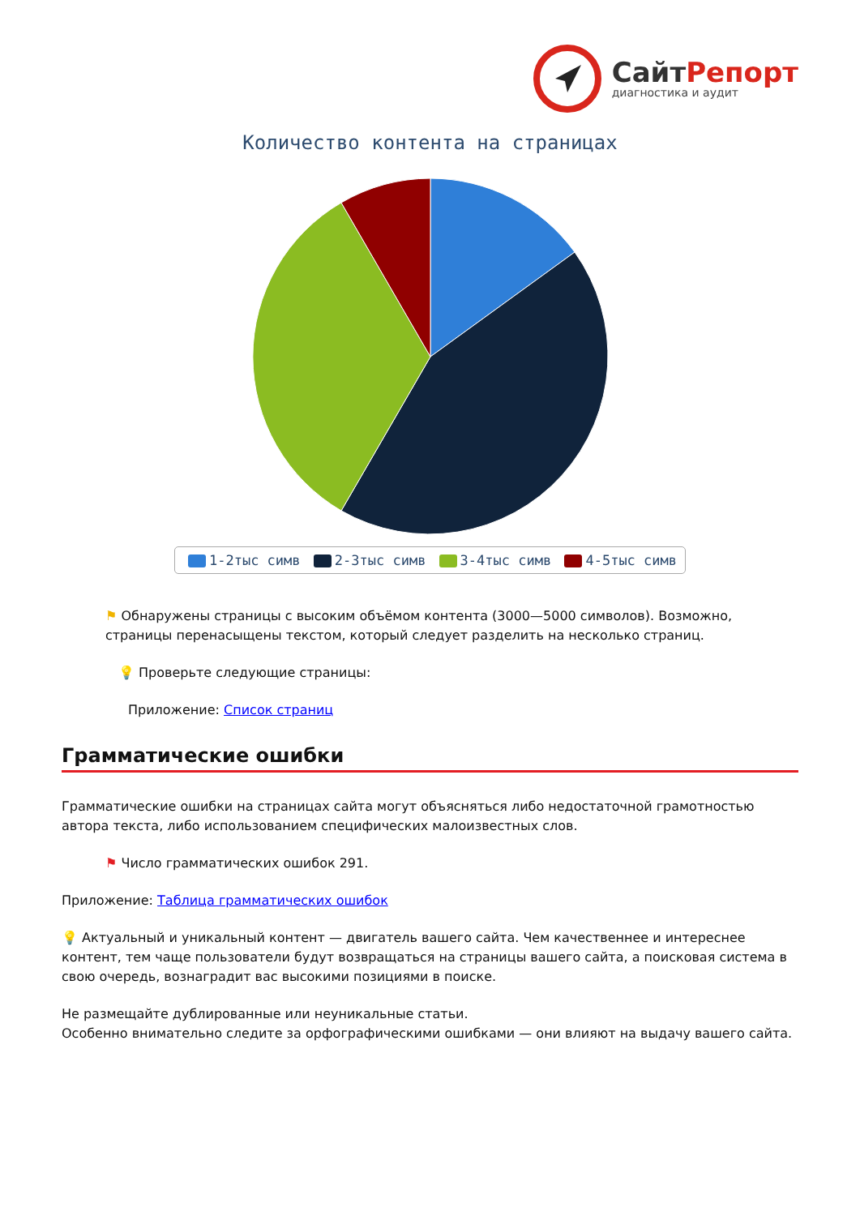СайтРепорт
диагностика и аудит
Количество контента на страницах
1-2тыс симв 2-3тыс симв 3-4тыс симв 4-5тыс симв
⚑ Обнаружены страницы с высоким объёмом контента (3000—5000 символов). Возможно, страницы перенасыщены текстом, который следует разделить на несколько страниц.
💡 Проверьте следующие страницы:
Приложение: Список страниц
Грамматические ошибки
Грамматические ошибки на страницах сайта могут объясняться либо недостаточной грамотностью автора текста, либо использованием специфических малоизвестных слов.
⚑ Число грамматических ошибок 291.
Приложение: Таблица грамматических ошибок
💡 Актуальный и уникальный контент — двигатель вашего сайта. Чем качественнее и интереснее контент, тем чаще пользователи будут возвращаться на страницы вашего сайта, а поисковая система в свою очередь, вознаградит вас высокими позициями в поиске.
Не размещайте дублированные или неуникальные статьи.
Особенно внимательно следите за орфографическими ошибками — они влияют на выдачу вашего сайта.